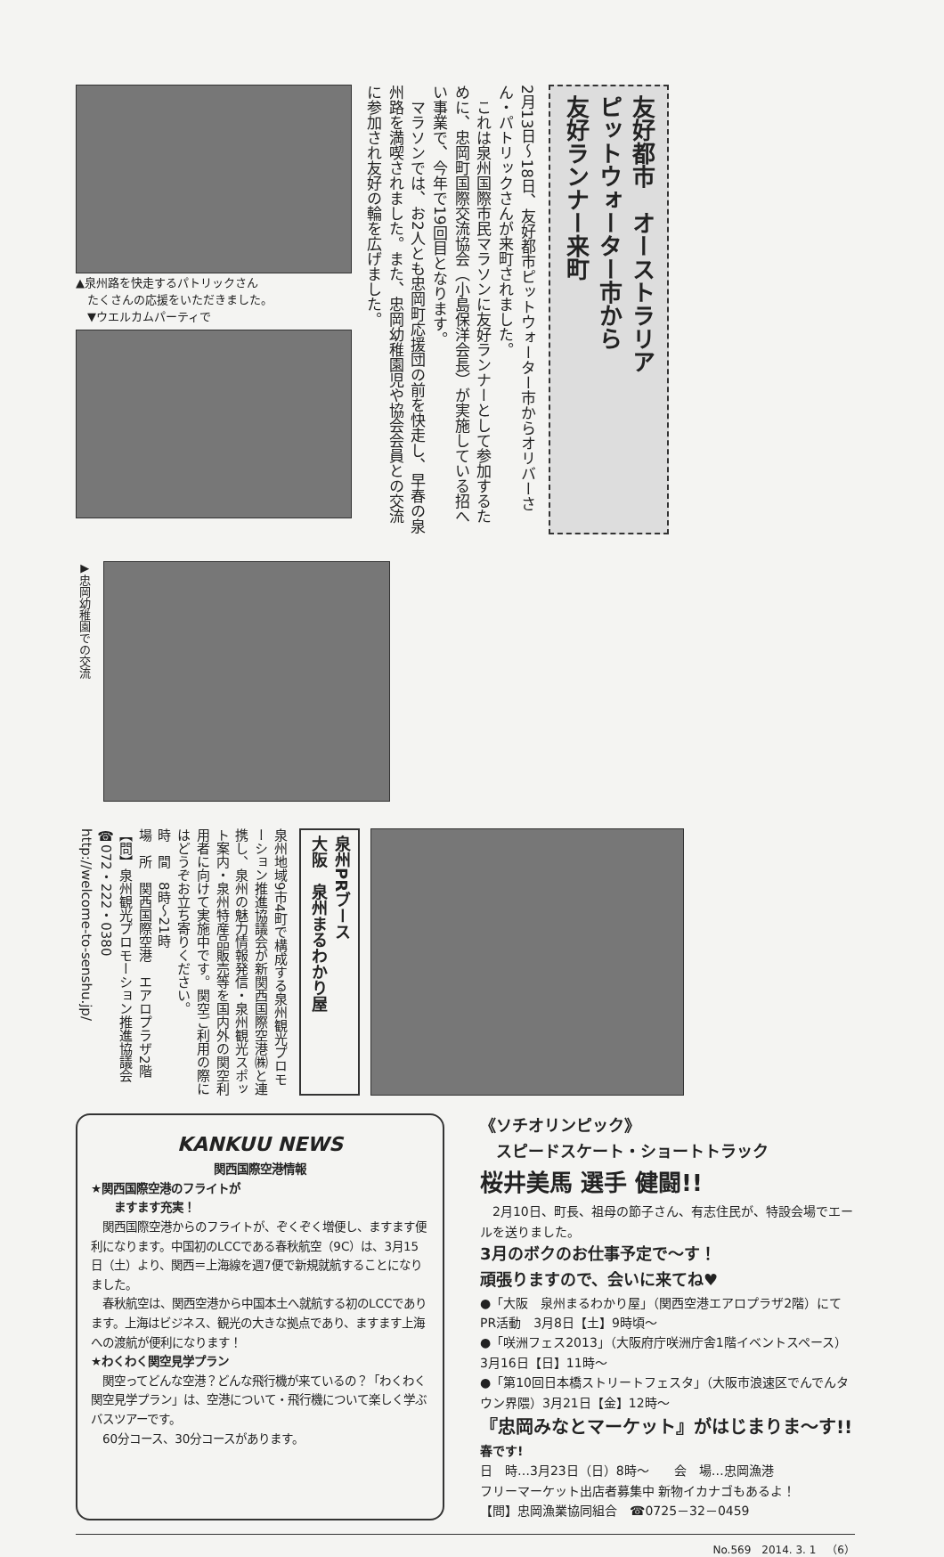▲泉州路を快走するパトリックさん
　たくさんの応援をいただきました。
　▼ウエルカムパーティで
2月13日～18日、友好都市ピットウォーター市からオリバーさん・パトリックさんが来町されました。
　これは泉州国際市民マラソンに友好ランナーとして参加するために、忠岡町国際交流協会（小島保洋会長）が実施している招へい事業で、今年で19回目となります。
　マラソンでは、お2人とも忠岡町応援団の前を快走し、早春の泉州路を満喫されました。また、忠岡幼稚園児や協会会員との交流に参加され友好の輪を広げました。
友好都市　オーストラリア
ピットウォーター市から
友好ランナー来町
▶忠岡幼稚園での交流
泉州地域9市4町で構成する泉州観光プロモーション推進協議会が新関西国際空港㈱と連携し、泉州の魅力情報発信・泉州観光スポット案内・泉州特産品販売等を国内外の関空利用者に向けて実施中です。関空ご利用の際にはどうぞお立ち寄りください。
時　間　8時～21時
場　所　関西国際空港　エアロプラザ2階
【問】泉州観光プロモーション推進協議会
☎072・222・0380
http://welcome-to-senshu.jp/
泉州PRブース
大阪　泉州まるわかり屋
KANKUU NEWS
関西国際空港情報
★関西国際空港のフライトが
　　ますます充実！
　関西国際空港からのフライトが、ぞくぞく増便し、ますます便利になります。中国初のLCCである春秋航空（9C）は、3月15日（土）より、関西＝上海線を週7便で新規就航することになりました。
　春秋航空は、関西空港から中国本土へ就航する初のLCCであります。上海はビジネス、観光の大きな拠点であり、ますます上海への渡航が便利になります！
★わくわく関空見学プラン
　関空ってどんな空港？どんな飛行機が来ているの？「わくわく関空見学プラン」は、空港について・飛行機について楽しく学ぶバスツアーです。
　60分コース、30分コースがあります。
《ソチオリンピック》
　スピードスケート・ショートトラック
桜井美馬 選手 健闘!!
　2月10日、町長、祖母の節子さん、有志住民が、特設会場でエールを送りました。
3月のボクのお仕事予定で～す！
頑張りますので、会いに来てね♥
●「大阪　泉州まるわかり屋」（関西空港エアロプラザ2階）にてPR活動　3月8日【土】9時頃～
●「咲洲フェス2013」（大阪府庁咲洲庁舎1階イベントスペース）　3月16日【日】11時～
●「第10回日本橋ストリートフェスタ」（大阪市浪速区でんでんタウン界隈）3月21日【金】12時～
『忠岡みなとマーケット』がはじまりま～す!! 春です!
日　時…3月23日（日）8時～　　会　場…忠岡漁港
フリーマーケット出店者募集中 新物イカナゴもあるよ！
【問】忠岡漁業協同組合　☎0725－32－0459
No.569　2014. 3. 1　（6）